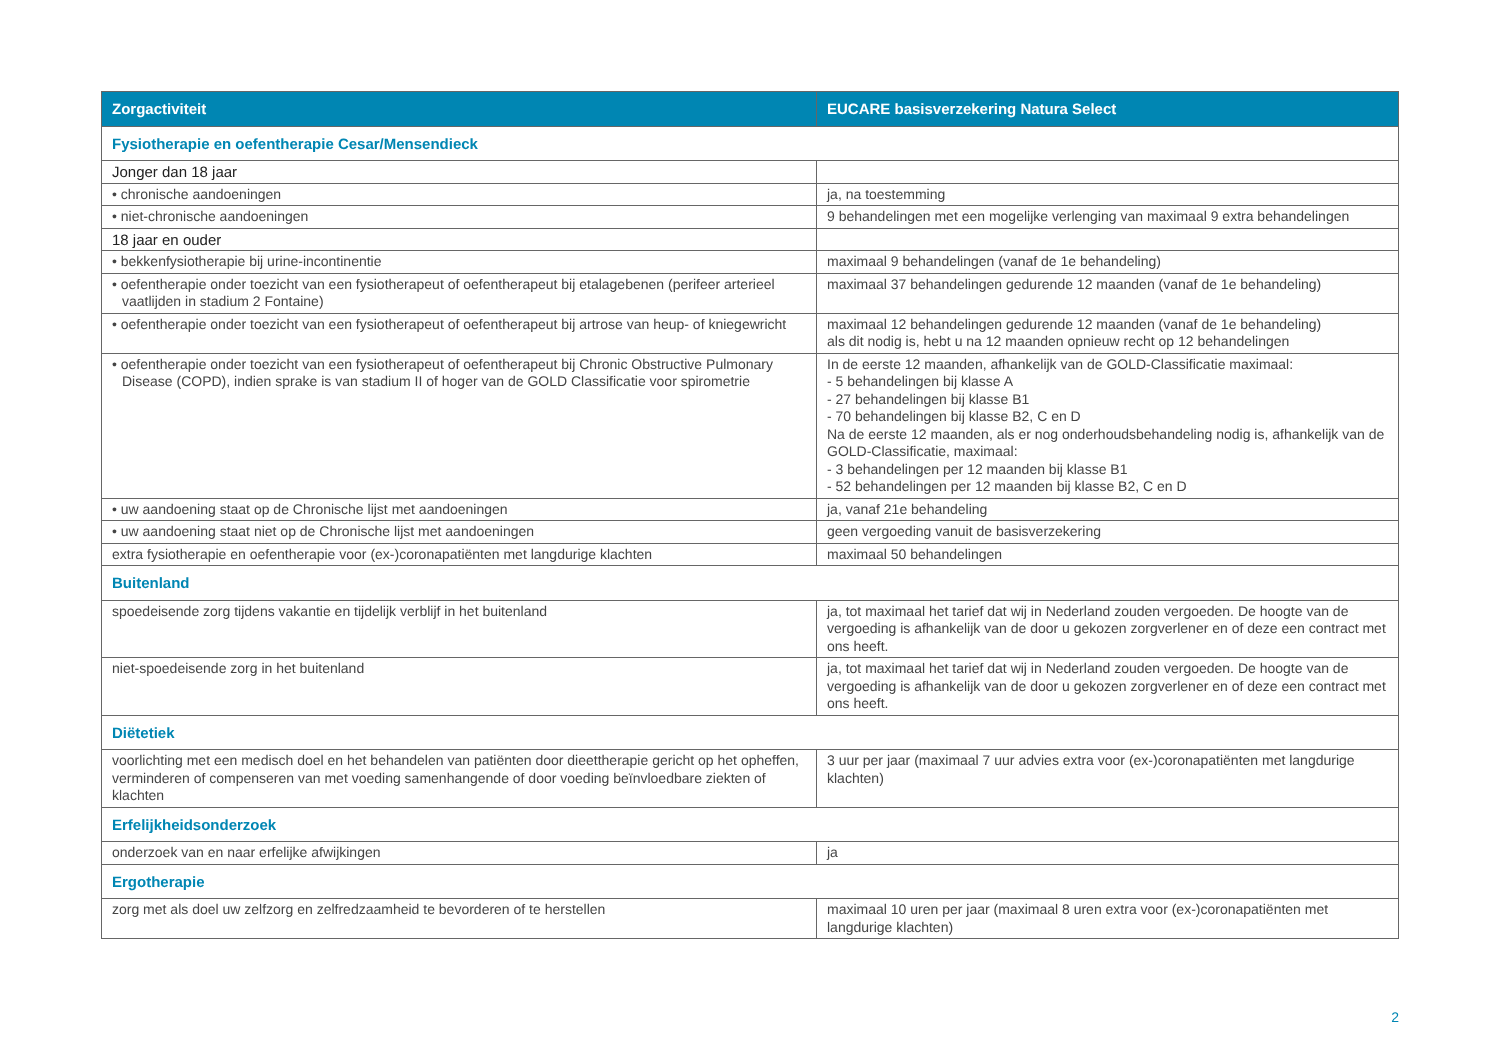| Zorgactiviteit | EUCARE basisverzekering Natura Select |
| --- | --- |
| Fysiotherapie en oefentherapie Cesar/Mensendieck | |
| Jonger dan 18 jaar | |
| • chronische aandoeningen | ja, na toestemming |
| • niet-chronische aandoeningen | 9 behandelingen met een mogelijke verlenging van maximaal 9 extra behandelingen |
| 18 jaar en ouder | |
| • bekkenfysiotherapie bij urine-incontinentie | maximaal 9 behandelingen (vanaf de 1e behandeling) |
| • oefentherapie onder toezicht van een fysiotherapeut of oefentherapeut bij etalagebenen (perifeer arterieel vaatlijden in stadium 2 Fontaine) | maximaal 37 behandelingen gedurende 12 maanden (vanaf de 1e behandeling) |
| • oefentherapie onder toezicht van een fysiotherapeut of oefentherapeut bij artrose van heup- of kniegewricht | maximaal 12 behandelingen gedurende 12 maanden (vanaf de 1e behandeling) als dit nodig is, hebt u na 12 maanden opnieuw recht op 12 behandelingen |
| • oefentherapie onder toezicht van een fysiotherapeut of oefentherapeut bij Chronic Obstructive Pulmonary Disease (COPD), indien sprake is van stadium II of hoger van de GOLD Classificatie voor spirometrie | In de eerste 12 maanden, afhankelijk van de GOLD-Classificatie maximaal: - 5 behandelingen bij klasse A - 27 behandelingen bij klasse B1 - 70 behandelingen bij klasse B2, C en D Na de eerste 12 maanden, als er nog onderhoudsbehandeling nodig is, afhankelijk van de GOLD-Classificatie, maximaal: - 3 behandelingen per 12 maanden bij klasse B1 - 52 behandelingen per 12 maanden bij klasse B2, C en D |
| • uw aandoening staat op de Chronische lijst met aandoeningen | ja, vanaf 21e behandeling |
| • uw aandoening staat niet op de Chronische lijst met aandoeningen | geen vergoeding vanuit de basisverzekering |
| extra fysiotherapie en oefentherapie voor (ex-)coronapatiënten met langdurige klachten | maximaal 50 behandelingen |
| Buitenland | |
| spoedeisende zorg tijdens vakantie en tijdelijk verblijf in het buitenland | ja, tot maximaal het tarief dat wij in Nederland zouden vergoeden. De hoogte van de vergoeding is afhankelijk van de door u gekozen zorgverlener en of deze een contract met ons heeft. |
| niet-spoedeisende zorg in het buitenland | ja, tot maximaal het tarief dat wij in Nederland zouden vergoeden. De hoogte van de vergoeding is afhankelijk van de door u gekozen zorgverlener en of deze een contract met ons heeft. |
| Diëtetiek | |
| voorlichting met een medisch doel en het behandelen van patiënten door dieettherapie gericht op het opheffen, verminderen of compenseren van met voeding samenhangende of door voeding beïnvloedbare ziekten of klachten | 3 uur per jaar (maximaal 7 uur advies extra voor (ex-)coronapatiënten met langdurige klachten) |
| Erfelijkheidsonderzoek | |
| onderzoek van en naar erfelijke afwijkingen | ja |
| Ergotherapie | |
| zorg met als doel uw zelfzorg en zelfredzaamheid te bevorderen of te herstellen | maximaal 10 uren per jaar (maximaal 8 uren extra voor (ex-)coronapatiënten met langdurige klachten) |
2